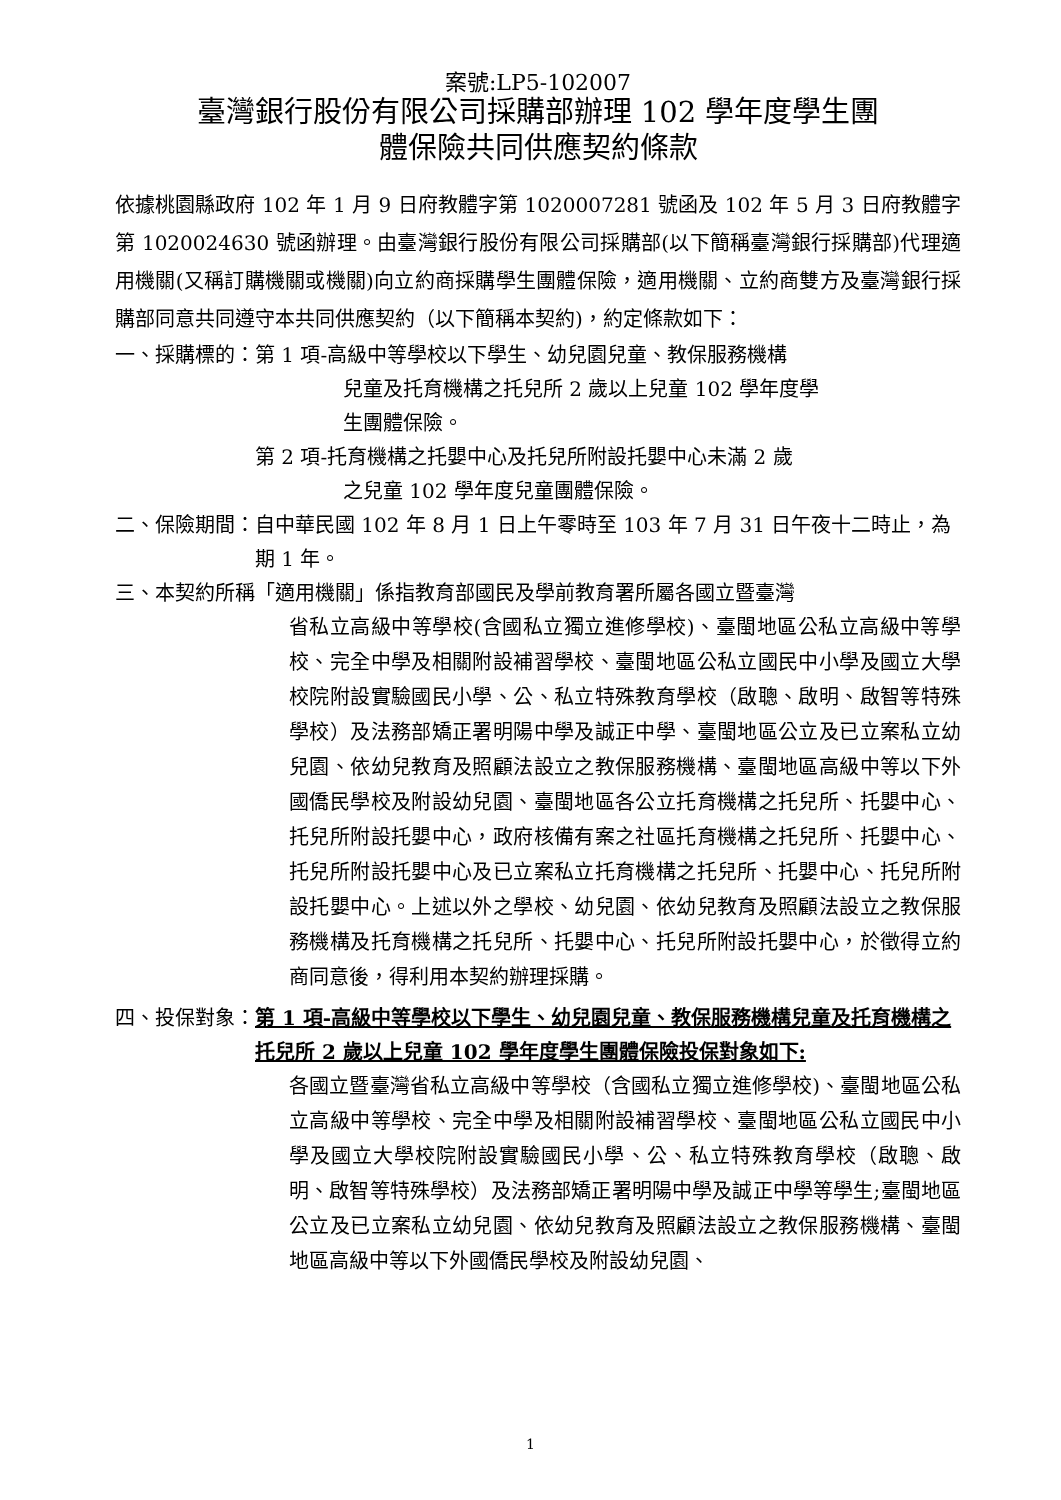案號:LP5-102007
臺灣銀行股份有限公司採購部辦理 102 學年度學生團
體保險共同供應契約條款
依據桃園縣政府 102 年 1 月 9 日府教體字第 1020007281 號函及 102 年 5 月 3 日府教體字第 1020024630 號函辦理。由臺灣銀行股份有限公司採購部(以下簡稱臺灣銀行採購部)代理適用機關(又稱訂購機關或機關)向立約商採購學生團體保險，適用機關、立約商雙方及臺灣銀行採購部同意共同遵守本共同供應契約（以下簡稱本契約)，約定條款如下：
一、採購標的： 第 1 項-高級中等學校以下學生、幼兒園兒童、教保服務機構
兒童及托育機構之托兒所 2 歲以上兒童 102 學年度學
生團體保險。
第 2 項-托育機構之托嬰中心及托兒所附設托嬰中心未滿 2 歲
之兒童 102 學年度兒童團體保險。
二、保險期間： 自中華民國 102 年 8 月 1 日上午零時至 103 年 7 月 31 日午夜十二時止，為期 1 年。
三、本契約所稱 「適用機關」係指教育部國民及學前教育署所屬各國立暨臺灣
省私立高級中等學校(含國私立獨立進修學校)、臺閩地區公私立高級中等學校、完全中學及相關附設補習學校、臺閩地區公私立國民中小學及國立大學校院附設實驗國民小學、公、私立特殊教育學校（啟聰、啟明、啟智等特殊學校）及法務部矯正署明陽中學及誠正中學、臺閩地區公立及已立案私立幼兒園、依幼兒教育及照顧法設立之教保服務機構、臺閩地區高級中等以下外國僑民學校及附設幼兒園、臺閩地區各公立托育機構之托兒所、托嬰中心、托兒所附設托嬰中心，政府核備有案之社區托育機構之托兒所、托嬰中心、托兒所附設托嬰中心及已立案私立托育機構之托兒所、托嬰中心、托兒所附設托嬰中心。上述以外之學校、幼兒園、依幼兒教育及照顧法設立之教保服務機構及托育機構之托兒所、托嬰中心、托兒所附設托嬰中心，於徵得立約商同意後，得利用本契約辦理採購。
四、投保對象： 第 1 項-高級中等學校以下學生、幼兒園兒童、教保服務機構兒童及托育機構之托兒所 2 歲以上兒童 102 學年度學生團體保險投保對象如下:
各國立暨臺灣省私立高級中等學校（含國私立獨立進修學校)、臺閩地區公私立高級中等學校、完全中學及相關附設補習學校、臺閩地區公私立國民中小學及國立大學校院附設實驗國民小學、公、私立特殊教育學校（啟聰、啟明、啟智等特殊學校）及法務部矯正署明陽中學及誠正中學等學生;臺閩地區公立及已立案私立幼兒園、依幼兒教育及照顧法設立之教保服務機構、臺閩地區高級中等以下外國僑民學校及附設幼兒園、
1